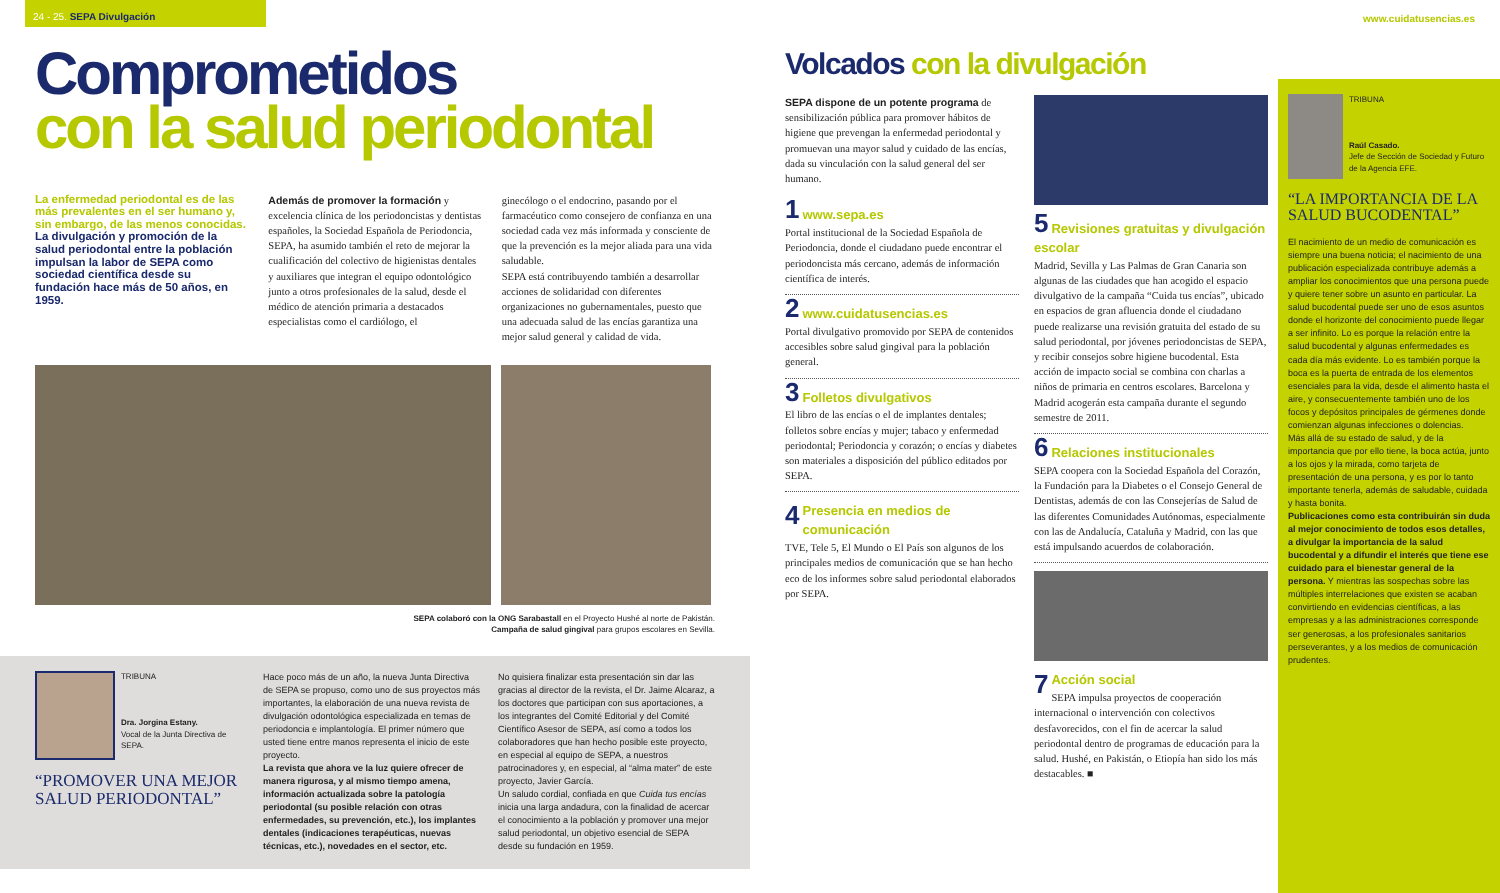24 - 25. SEPA Divulgación
Comprometidos
con la salud periodontal
La enfermedad periodontal es de las más prevalentes en el ser humano y, sin embargo, de las menos conocidas. La divulgación y promoción de la salud periodontal entre la población impulsan la labor de SEPA como sociedad científica desde su fundación hace más de 50 años, en 1959.
Además de promover la formación y excelencia clínica de los periodoncistas y dentistas españoles, la Sociedad Española de Periodoncia, SEPA, ha asumido también el reto de mejorar la cualificación del colectivo de higienistas dentales y auxiliares que integran el equipo odontológico junto a otros profesionales de la salud, desde el médico de atención primaria a destacados especialistas como el cardiólogo, el
ginecólogo o el endocrino, pasando por el farmacéutico como consejero de confianza en una sociedad cada vez más informada y consciente de que la prevención es la mejor aliada para una vida saludable.
SEPA está contribuyendo también a desarrollar acciones de solidaridad con diferentes organizaciones no gubernamentales, puesto que una adecuada salud de las encías garantiza una mejor salud general y calidad de vida.
SEPA colaboró con la ONG Sarabastall en el Proyecto Hushé al norte de Pakistán.
Campaña de salud gingival para grupos escolares en Sevilla.
TRIBUNA
Dra. Jorgina Estany.
Vocal de la Junta Directiva de SEPA.
“PROMOVER UNA MEJOR SALUD PERIODONTAL”
Hace poco más de un año, la nueva Junta Directiva de SEPA se propuso, como uno de sus proyectos más importantes, la elaboración de una nueva revista de divulgación odontológica especializada en temas de periodoncia e implantología. El primer número que usted tiene entre manos representa el inicio de este proyecto.
La revista que ahora ve la luz quiere ofrecer de manera rigurosa, y al mismo tiempo amena, información actualizada sobre la patología periodontal (su posible relación con otras enfermedades, su prevención, etc.), los implantes dentales (indicaciones terapéuticas, nuevas técnicas, etc.), novedades en el sector, etc.
No quisiera finalizar esta presentación sin dar las gracias al director de la revista, el Dr. Jaime Alcaraz, a los doctores que participan con sus aportaciones, a los integrantes del Comité Editorial y del Comité Científico Asesor de SEPA, así como a todos los colaboradores que han hecho posible este proyecto, en especial al equipo de SEPA, a nuestros patrocinadores y, en especial, al “alma mater” de este proyecto, Javier García.
Un saludo cordial, confiada en que Cuida tus encías inicia una larga andadura, con la finalidad de acercar el conocimiento a la población y promover una mejor salud periodontal, un objetivo esencial de SEPA desde su fundación en 1959.
www.cuidatusencias.es
Volcados con la divulgación
SEPA dispone de un potente programa de sensibilización pública para promover hábitos de higiene que prevengan la enfermedad periodontal y promuevan una mayor salud y cuidado de las encías, dada su vinculación con la salud general del ser humano.
1
www.sepa.es
Portal institucional de la Sociedad Española de Periodoncia, donde el ciudadano puede encontrar el periodoncista más cercano, además de información científica de interés.
2
www.cuidatusencias.es
Portal divulgativo promovido por SEPA de contenidos accesibles sobre salud gingival para la población general.
3
Folletos divulgativos
El libro de las encías o el de implantes dentales; folletos sobre encías y mujer; tabaco y enfermedad periodontal; Periodoncia y corazón; o encías y diabetes son materiales a disposición del público editados por SEPA.
4
Presencia en medios de comunicación
TVE, Tele 5, El Mundo o El País son algunos de los principales medios de comunicación que se han hecho eco de los informes sobre salud periodontal elaborados por SEPA.
5
Revisiones gratuitas y divulgación escolar
Madrid, Sevilla y Las Palmas de Gran Canaria son algunas de las ciudades que han acogido el espacio divulgativo de la campaña “Cuida tus encías”, ubicado en espacios de gran afluencia donde el ciudadano puede realizarse una revisión gratuita del estado de su salud periodontal, por jóvenes periodoncistas de SEPA, y recibir consejos sobre higiene bucodental. Esta acción de impacto social se combina con charlas a niños de primaria en centros escolares. Barcelona y Madrid acogerán esta campaña durante el segundo semestre de 2011.
6
Relaciones institucionales
SEPA coopera con la Sociedad Española del Corazón, la Fundación para la Diabetes o el Consejo General de Dentistas, además de con las Consejerías de Salud de las diferentes Comunidades Autónomas, especialmente con las de Andalucía, Cataluña y Madrid, con las que está impulsando acuerdos de colaboración.
7
Acción social
SEPA impulsa proyectos de cooperación internacional o intervención con colectivos desfavorecidos, con el fin de acercar la salud periodontal dentro de programas de educación para la salud. Hushé, en Pakistán, o Etiopía han sido los más destacables. ■
TRIBUNA
Raúl Casado.
Jefe de Sección de Sociedad y Futuro de la Agencia EFE.
“LA IMPORTANCIA DE LA SALUD BUCODENTAL”
El nacimiento de un medio de comunicación es siempre una buena noticia; el nacimiento de una publicación especializada contribuye además a ampliar los conocimientos que una persona puede y quiere tener sobre un asunto en particular. La salud bucodental puede ser uno de esos asuntos donde el horizonte del conocimiento puede llegar a ser infinito. Lo es porque la relación entre la salud bucodental y algunas enfermedades es cada día más evidente. Lo es también porque la boca es la puerta de entrada de los elementos esenciales para la vida, desde el alimento hasta el aire, y consecuentemente también uno de los focos y depósitos principales de gérmenes donde comienzan algunas infecciones o dolencias.
Más allá de su estado de salud, y de la importancia que por ello tiene, la boca actúa, junto a los ojos y la mirada, como tarjeta de presentación de una persona, y es por lo tanto importante tenerla, además de saludable, cuidada y hasta bonita.
Publicaciones como esta contribuirán sin duda al mejor conocimiento de todos esos detalles, a divulgar la importancia de la salud bucodental y a difundir el interés que tiene ese cuidado para el bienestar general de la persona. Y mientras las sospechas sobre las múltiples interrelaciones que existen se acaban convirtiendo en evidencias científicas, a las empresas y a las administraciones corresponde ser generosas, a los profesionales sanitarios perseverantes, y a los medios de comunicación prudentes.